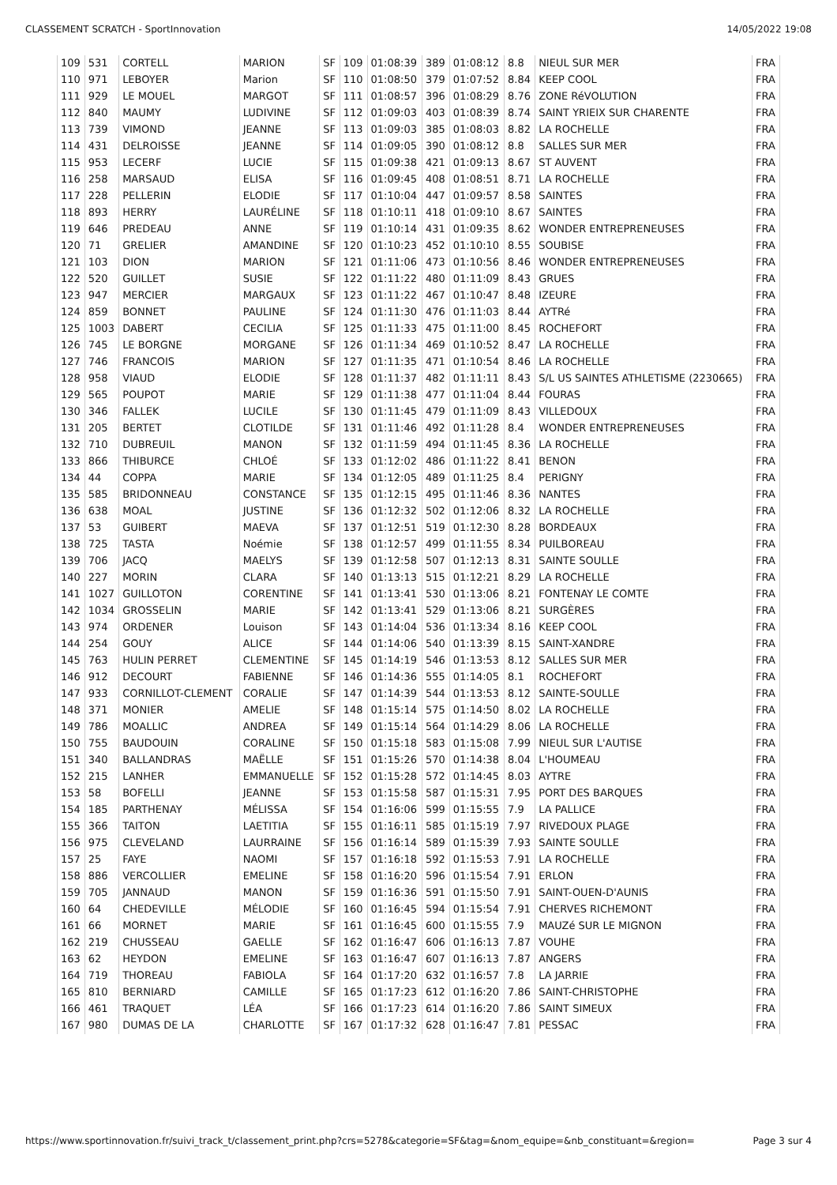CLASSEMENT SCRATCH - SportInnovation 14/05/2022 19:08
| 109 | 531 | CORTELL | MARION | SF | 109 | 01:08:39 | 389 | 01:08:12 | 8.8 | NIEUL SUR MER | FRA |
| 110 | 971 | LEBOYER | Marion | SF | 110 | 01:08:50 | 379 | 01:07:52 | 8.84 | KEEP COOL | FRA |
| 111 | 929 | LE MOUEL | MARGOT | SF | 111 | 01:08:57 | 396 | 01:08:29 | 8.76 | ZONE RéVOLUTION | FRA |
| 112 | 840 | MAUMY | LUDIVINE | SF | 112 | 01:09:03 | 403 | 01:08:39 | 8.74 | SAINT YRIEIX SUR CHARENTE | FRA |
| 113 | 739 | VIMOND | JEANNE | SF | 113 | 01:09:03 | 385 | 01:08:03 | 8.82 | LA ROCHELLE | FRA |
| 114 | 431 | DELROISSE | JEANNE | SF | 114 | 01:09:05 | 390 | 01:08:12 | 8.8 | SALLES SUR MER | FRA |
| 115 | 953 | LECERF | LUCIE | SF | 115 | 01:09:38 | 421 | 01:09:13 | 8.67 | ST AUVENT | FRA |
| 116 | 258 | MARSAUD | ELISA | SF | 116 | 01:09:45 | 408 | 01:08:51 | 8.71 | LA ROCHELLE | FRA |
| 117 | 228 | PELLERIN | ELODIE | SF | 117 | 01:10:04 | 447 | 01:09:57 | 8.58 | SAINTES | FRA |
| 118 | 893 | HERRY | LAURÉLINE | SF | 118 | 01:10:11 | 418 | 01:09:10 | 8.67 | SAINTES | FRA |
| 119 | 646 | PREDEAU | ANNE | SF | 119 | 01:10:14 | 431 | 01:09:35 | 8.62 | WONDER ENTREPRENEUSES | FRA |
| 120 | 71 | GRELIER | AMANDINE | SF | 120 | 01:10:23 | 452 | 01:10:10 | 8.55 | SOUBISE | FRA |
| 121 | 103 | DION | MARION | SF | 121 | 01:11:06 | 473 | 01:10:56 | 8.46 | WONDER ENTREPRENEUSES | FRA |
| 122 | 520 | GUILLET | SUSIE | SF | 122 | 01:11:22 | 480 | 01:11:09 | 8.43 | GRUES | FRA |
| 123 | 947 | MERCIER | MARGAUX | SF | 123 | 01:11:22 | 467 | 01:10:47 | 8.48 | IZEURE | FRA |
| 124 | 859 | BONNET | PAULINE | SF | 124 | 01:11:30 | 476 | 01:11:03 | 8.44 | AYTRé | FRA |
| 125 | 1003 | DABERT | CECILIA | SF | 125 | 01:11:33 | 475 | 01:11:00 | 8.45 | ROCHEFORT | FRA |
| 126 | 745 | LE BORGNE | MORGANE | SF | 126 | 01:11:34 | 469 | 01:10:52 | 8.47 | LA ROCHELLE | FRA |
| 127 | 746 | FRANCOIS | MARION | SF | 127 | 01:11:35 | 471 | 01:10:54 | 8.46 | LA ROCHELLE | FRA |
| 128 | 958 | VIAUD | ELODIE | SF | 128 | 01:11:37 | 482 | 01:11:11 | 8.43 | S/L US SAINTES ATHLETISME (2230665) | FRA |
| 129 | 565 | POUPOT | MARIE | SF | 129 | 01:11:38 | 477 | 01:11:04 | 8.44 | FOURAS | FRA |
| 130 | 346 | FALLEK | LUCILE | SF | 130 | 01:11:45 | 479 | 01:11:09 | 8.43 | VILLEDOUX | FRA |
| 131 | 205 | BERTET | CLOTILDE | SF | 131 | 01:11:46 | 492 | 01:11:28 | 8.4 | WONDER ENTREPRENEUSES | FRA |
| 132 | 710 | DUBREUIL | MANON | SF | 132 | 01:11:59 | 494 | 01:11:45 | 8.36 | LA ROCHELLE | FRA |
| 133 | 866 | THIBURCE | CHLOÉ | SF | 133 | 01:12:02 | 486 | 01:11:22 | 8.41 | BENON | FRA |
| 134 | 44 | COPPA | MARIE | SF | 134 | 01:12:05 | 489 | 01:11:25 | 8.4 | PERIGNY | FRA |
| 135 | 585 | BRIDONNEAU | CONSTANCE | SF | 135 | 01:12:15 | 495 | 01:11:46 | 8.36 | NANTES | FRA |
| 136 | 638 | MOAL | JUSTINE | SF | 136 | 01:12:32 | 502 | 01:12:06 | 8.32 | LA ROCHELLE | FRA |
| 137 | 53 | GUIBERT | MAEVA | SF | 137 | 01:12:51 | 519 | 01:12:30 | 8.28 | BORDEAUX | FRA |
| 138 | 725 | TASTA | Noémie | SF | 138 | 01:12:57 | 499 | 01:11:55 | 8.34 | PUILBOREAU | FRA |
| 139 | 706 | JACQ | MAELYS | SF | 139 | 01:12:58 | 507 | 01:12:13 | 8.31 | SAINTE SOULLE | FRA |
| 140 | 227 | MORIN | CLARA | SF | 140 | 01:13:13 | 515 | 01:12:21 | 8.29 | LA ROCHELLE | FRA |
| 141 | 1027 | GUILLOTON | CORENTINE | SF | 141 | 01:13:41 | 530 | 01:13:06 | 8.21 | FONTENAY LE COMTE | FRA |
| 142 | 1034 | GROSSELIN | MARIE | SF | 142 | 01:13:41 | 529 | 01:13:06 | 8.21 | SURGÈRES | FRA |
| 143 | 974 | ORDENER | Louison | SF | 143 | 01:14:04 | 536 | 01:13:34 | 8.16 | KEEP COOL | FRA |
| 144 | 254 | GOUY | ALICE | SF | 144 | 01:14:06 | 540 | 01:13:39 | 8.15 | SAINT-XANDRE | FRA |
| 145 | 763 | HULIN PERRET | CLEMENTINE | SF | 145 | 01:14:19 | 546 | 01:13:53 | 8.12 | SALLES SUR MER | FRA |
| 146 | 912 | DECOURT | FABIENNE | SF | 146 | 01:14:36 | 555 | 01:14:05 | 8.1 | ROCHEFORT | FRA |
| 147 | 933 | CORNILLOT-CLEMENT | CORALIE | SF | 147 | 01:14:39 | 544 | 01:13:53 | 8.12 | SAINTE-SOULLE | FRA |
| 148 | 371 | MONIER | AMELIE | SF | 148 | 01:15:14 | 575 | 01:14:50 | 8.02 | LA ROCHELLE | FRA |
| 149 | 786 | MOALLIC | ANDREA | SF | 149 | 01:15:14 | 564 | 01:14:29 | 8.06 | LA ROCHELLE | FRA |
| 150 | 755 | BAUDOUIN | CORALINE | SF | 150 | 01:15:18 | 583 | 01:15:08 | 7.99 | NIEUL SUR L'AUTISE | FRA |
| 151 | 340 | BALLANDRAS | MAËLLE | SF | 151 | 01:15:26 | 570 | 01:14:38 | 8.04 | L'HOUMEAU | FRA |
| 152 | 215 | LANHER | EMMANUELLE | SF | 152 | 01:15:28 | 572 | 01:14:45 | 8.03 | AYTRE | FRA |
| 153 | 58 | BOFELLI | JEANNE | SF | 153 | 01:15:58 | 587 | 01:15:31 | 7.95 | PORT DES BARQUES | FRA |
| 154 | 185 | PARTHENAY | MÉLISSA | SF | 154 | 01:16:06 | 599 | 01:15:55 | 7.9 | LA PALLICE | FRA |
| 155 | 366 | TAITON | LAETITIA | SF | 155 | 01:16:11 | 585 | 01:15:19 | 7.97 | RIVEDOUX PLAGE | FRA |
| 156 | 975 | CLEVELAND | LAURRAINE | SF | 156 | 01:16:14 | 589 | 01:15:39 | 7.93 | SAINTE SOULLE | FRA |
| 157 | 25 | FAYE | NAOMI | SF | 157 | 01:16:18 | 592 | 01:15:53 | 7.91 | LA ROCHELLE | FRA |
| 158 | 886 | VERCOLLIER | EMELINE | SF | 158 | 01:16:20 | 596 | 01:15:54 | 7.91 | ERLON | FRA |
| 159 | 705 | JANNAUD | MANON | SF | 159 | 01:16:36 | 591 | 01:15:50 | 7.91 | SAINT-OUEN-D'AUNIS | FRA |
| 160 | 64 | CHEDEVILLE | MÉLODIE | SF | 160 | 01:16:45 | 594 | 01:15:54 | 7.91 | CHERVES RICHEMONT | FRA |
| 161 | 66 | MORNET | MARIE | SF | 161 | 01:16:45 | 600 | 01:15:55 | 7.9 | MAUZé SUR LE MIGNON | FRA |
| 162 | 219 | CHUSSEAU | GAELLE | SF | 162 | 01:16:47 | 606 | 01:16:13 | 7.87 | VOUHE | FRA |
| 163 | 62 | HEYDON | EMELINE | SF | 163 | 01:16:47 | 607 | 01:16:13 | 7.87 | ANGERS | FRA |
| 164 | 719 | THOREAU | FABIOLA | SF | 164 | 01:17:20 | 632 | 01:16:57 | 7.8 | LA JARRIE | FRA |
| 165 | 810 | BERNIARD | CAMILLE | SF | 165 | 01:17:23 | 612 | 01:16:20 | 7.86 | SAINT-CHRISTOPHE | FRA |
| 166 | 461 | TRAQUET | LÉA | SF | 166 | 01:17:23 | 614 | 01:16:20 | 7.86 | SAINT SIMEUX | FRA |
| 167 | 980 | DUMAS DE LA | CHARLOTTE | SF | 167 | 01:17:32 | 628 | 01:16:47 | 7.81 | PESSAC | FRA |
https://www.sportinnovation.fr/suivi_track_t/classement_print.php?crs=5278&categorie=SF&tag=&nom_equipe=&nb_constituant=&region= Page 3 sur 4